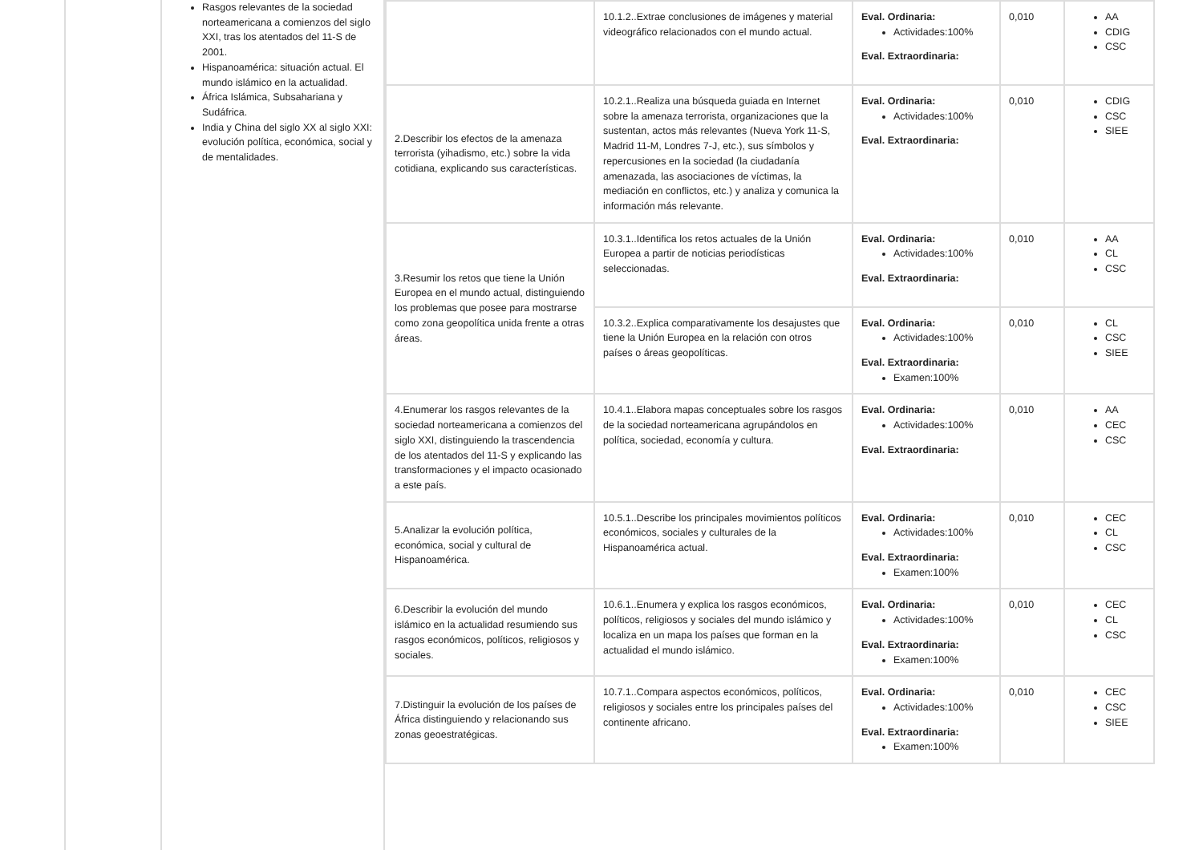Rasgos relevantes de la sociedad norteamericana a comienzos del siglo XXI, tras los atentados del 11-S de 2001.
Hispanoamérica: situación actual. El mundo islámico en la actualidad.
África Islámica, Subsahariana y Sudáfrica.
India y China del siglo XX al siglo XXI: evolución política, económica, social y de mentalidades.
| | 10.1.2..Extrae conclusiones de imágenes y material videográfico relacionados con el mundo actual. | Eval. Ordinaria: Actividades:100% Eval. Extraordinaria: | 0,010 | AA CDIG CSC |
| 2.Describir los efectos de la amenaza terrorista (yihadismo, etc.) sobre la vida cotidiana, explicando sus características. | 10.2.1..Realiza una búsqueda guiada en Internet sobre la amenaza terrorista, organizaciones que la sustentan, actos más relevantes (Nueva York 11-S, Madrid 11-M, Londres 7-J, etc.), sus símbolos y repercusiones en la sociedad (la ciudadanía amenazada, las asociaciones de víctimas, la mediación en conflictos, etc.) y analiza y comunica la información más relevante. | Eval. Ordinaria: Actividades:100% Eval. Extraordinaria: | 0,010 | CDIG CSC SIEE |
| 3.Resumir los retos que tiene la Unión Europea en el mundo actual, distinguiendo los problemas que posee para mostrarse como zona geopolítica unida frente a otras áreas. | 10.3.1..Identifica los retos actuales de la Unión Europea a partir de noticias periodísticas seleccionadas. | Eval. Ordinaria: Actividades:100% Eval. Extraordinaria: | 0,010 | AA CL CSC |
| | 10.3.2..Explica comparativamente los desajustes que tiene la Unión Europea en la relación con otros países o áreas geopolíticas. | Eval. Ordinaria: Actividades:100% Eval. Extraordinaria: Examen:100% | 0,010 | CL CSC SIEE |
| 4.Enumerar los rasgos relevantes de la sociedad norteamericana a comienzos del siglo XXI, distinguiendo la trascendencia de los atentados del 11-S y explicando las transformaciones y el impacto ocasionado a este país. | 10.4.1..Elabora mapas conceptuales sobre los rasgos de la sociedad norteamericana agrupándolos en política, sociedad, economía y cultura. | Eval. Ordinaria: Actividades:100% Eval. Extraordinaria: | 0,010 | AA CEC CSC |
| 5.Analizar la evolución política, económica, social y cultural de Hispanoamérica. | 10.5.1..Describe los principales movimientos políticos económicos, sociales y culturales de la Hispanoamérica actual. | Eval. Ordinaria: Actividades:100% Eval. Extraordinaria: Examen:100% | 0,010 | CEC CL CSC |
| 6.Describir la evolución del mundo islámico en la actualidad resumiendo sus rasgos económicos, políticos, religiosos y sociales. | 10.6.1..Enumera y explica los rasgos económicos, políticos, religiosos y sociales del mundo islámico y localiza en un mapa los países que forman en la actualidad el mundo islámico. | Eval. Ordinaria: Actividades:100% Eval. Extraordinaria: Examen:100% | 0,010 | CEC CL CSC |
| 7.Distinguir la evolución de los países de África distinguiendo y relacionando sus zonas geoestratégicas. | 10.7.1..Compara aspectos económicos, políticos, religiosos y sociales entre los principales países del continente africano. | Eval. Ordinaria: Actividades:100% Eval. Extraordinaria: Examen:100% | 0,010 | CEC CSC SIEE |